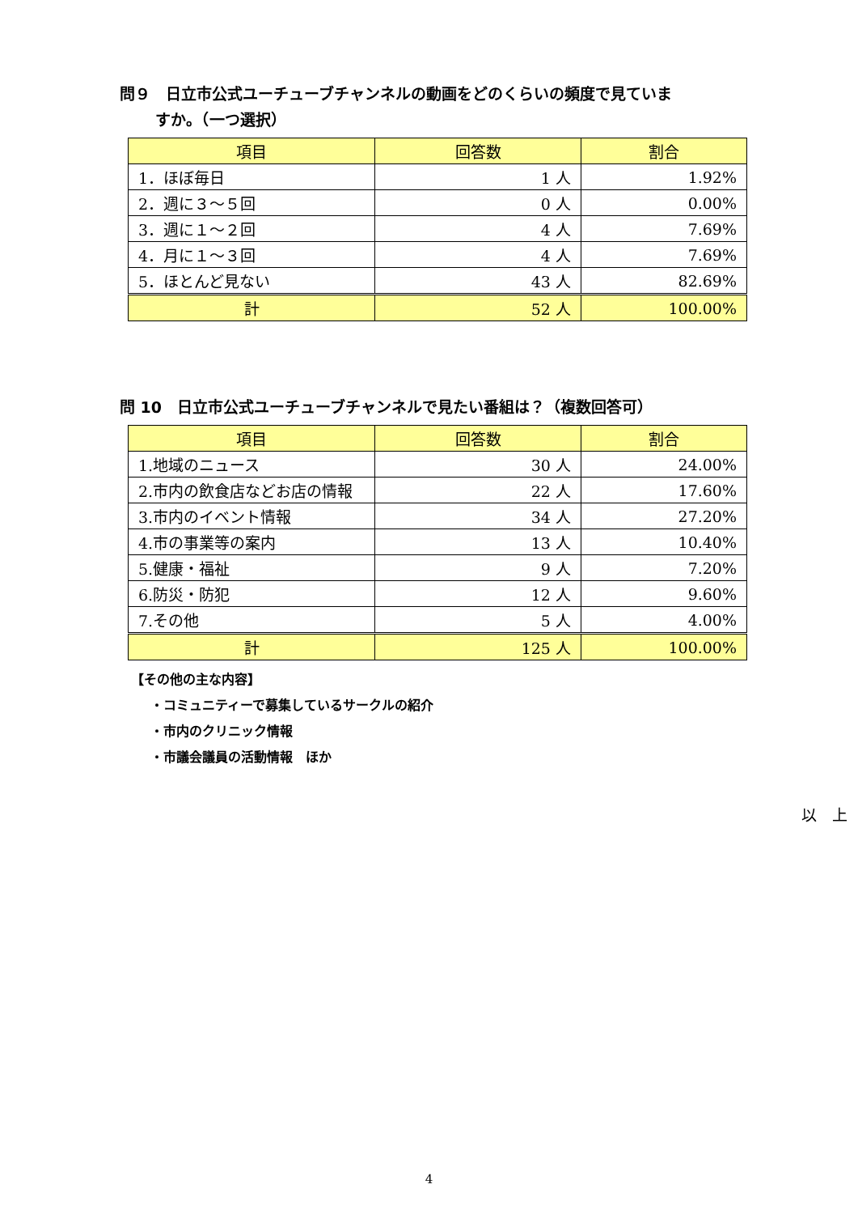問９　日立市公式ユーチューブチャンネルの動画をどのくらいの頻度で見ていま
すか。（一つ選択）
| 項目 | 回答数 | 割合 |
| --- | --- | --- |
| 1．ほぼ毎日 | 1 人 | 1.92% |
| 2．週に３～５回 | 0 人 | 0.00% |
| 3．週に１～２回 | 4 人 | 7.69% |
| 4．月に１～３回 | 4 人 | 7.69% |
| 5．ほとんど見ない | 43 人 | 82.69% |
| 計 | 52 人 | 100.00% |
問 10　日立市公式ユーチューブチャンネルで見たい番組は？（複数回答可）
| 項目 | 回答数 | 割合 |
| --- | --- | --- |
| 1.地域のニュース | 30 人 | 24.00% |
| 2.市内の飲食店などお店の情報 | 22 人 | 17.60% |
| 3.市内のイベント情報 | 34 人 | 27.20% |
| 4.市の事業等の案内 | 13 人 | 10.40% |
| 5.健康・福祉 | 9 人 | 7.20% |
| 6.防災・防犯 | 12 人 | 9.60% |
| 7.その他 | 5 人 | 4.00% |
| 計 | 125 人 | 100.00% |
【その他の主な内容】
・コミュニティーで募集しているサークルの紹介
・市内のクリニック情報
・市議会議員の活動情報　ほか
以　上
4